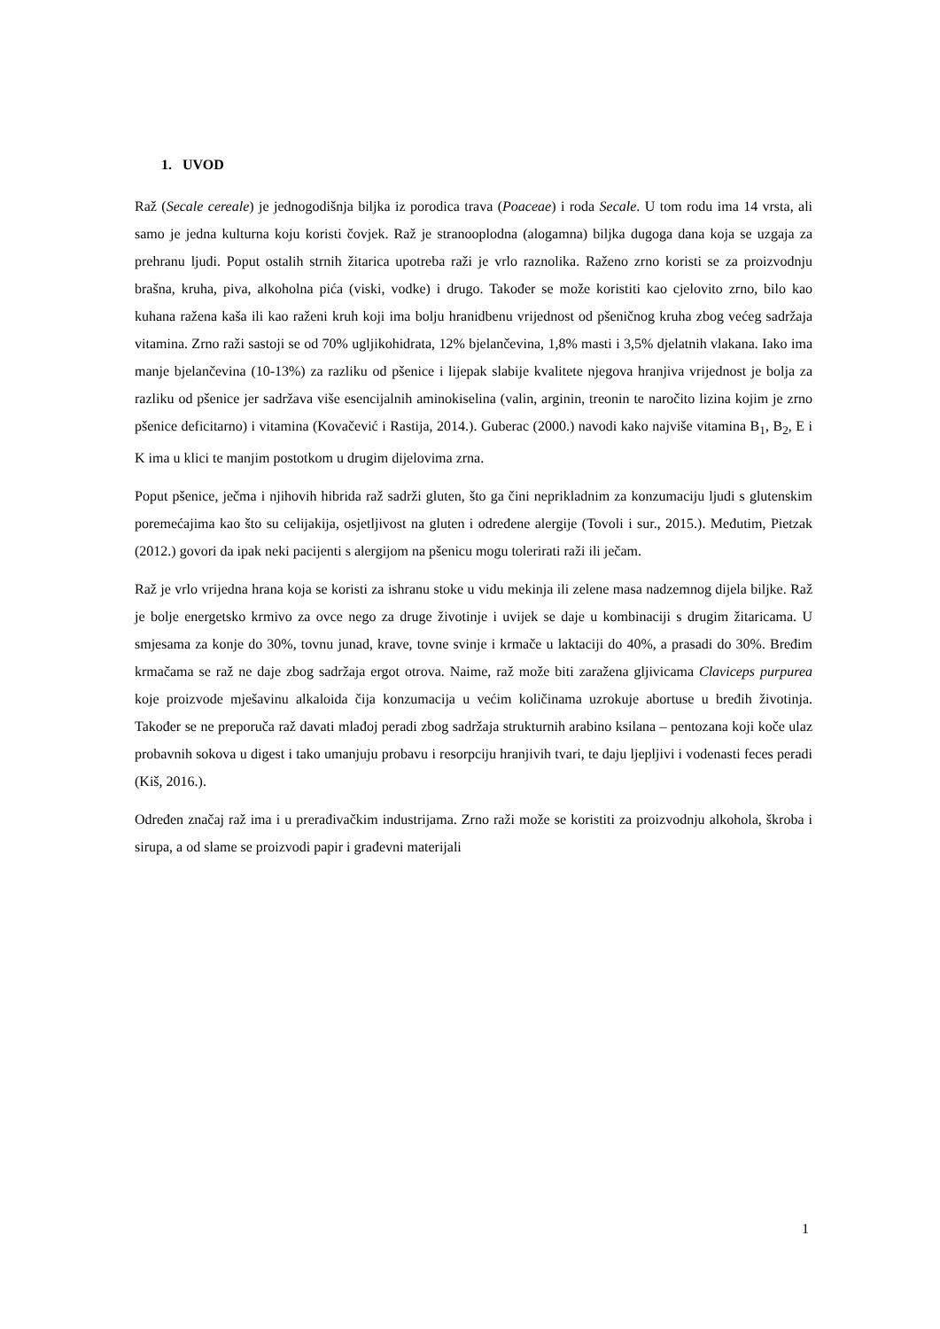1. UVOD
Raž (Secale cereale) je jednogodišnja biljka iz porodica trava (Poaceae) i roda Secale. U tom rodu ima 14 vrsta, ali samo je jedna kulturna koju koristi čovjek. Raž je stranooplodna (alogamna) biljka dugoga dana koja se uzgaja za prehranu ljudi. Poput ostalih strnih žitarica upotreba raži je vrlo raznolika. Raženo zrno koristi se za proizvodnju brašna, kruha, piva, alkoholna pića (viski, vodke) i drugo. Također se može koristiti kao cjelovito zrno, bilo kao kuhana ražena kaša ili kao raženi kruh koji ima bolju hranidbenu vrijednost od pšeničnog kruha zbog većeg sadržaja vitamina. Zrno raži sastoji se od 70% ugljikohidrata, 12% bjelančevina, 1,8% masti i 3,5% djelatnih vlakana. Iako ima manje bjelančevina (10-13%) za razliku od pšenice i lijepak slabije kvalitete njegova hranjiva vrijednost je bolja za razliku od pšenice jer sadržava više esencijalnih aminokiselina (valin, arginin, treonin te naročito lizina kojim je zrno pšenice deficitarno) i vitamina (Kovačević i Rastija, 2014.). Guberac (2000.) navodi kako najviše vitamina B<sub>1</sub>, B<sub>2</sub>, E i K ima u klici te manjim postotkom u drugim dijelovima zrna.
Poput pšenice, ječma i njihovih hibrida raž sadrži gluten, što ga čini neprikladnim za konzumaciju ljudi s glutenskim poremećajima kao što su celijakija, osjetljivost na gluten i određene alergije (Tovoli i sur., 2015.). Međutim, Pietzak (2012.) govori da ipak neki pacijenti s alergijom na pšenicu mogu tolerirati raži ili ječam.
Raž je vrlo vrijedna hrana koja se koristi za ishranu stoke u vidu mekinja ili zelene masa nadzemnog dijela biljke. Raž je bolje energetsko krmivo za ovce nego za druge životinje i uvijek se daje u kombinaciji s drugim žitaricama. U smjesama za konje do 30%, tovnu junad, krave, tovne svinje i krmače u laktaciji do 40%, a prasadi do 30%. Bređim krmačama se raž ne daje zbog sadržaja ergot otrova. Naime, raž može biti zaražena gljivicama Claviceps purpurea koje proizvode mješavinu alkaloida čija konzumacija u većim količinama uzrokuje abortuse u bređih životinja. Također se ne preporuča raž davati mlađoj peradi zbog sadržaja strukturnih arabino ksilana – pentozana koji koče ulaz probavnih sokova u digest i tako umanjuju probavu i resorpciju hranjivih tvari, te daju ljepljivi i vodenasti feces peradi (Kiš, 2016.).
Određen značaj raž ima i u prerađivačkim industrijama. Zrno raži može se koristiti za proizvodnju alkohola, škroba i sirupa, a od slame se proizvodi papir i građevni materijali
1